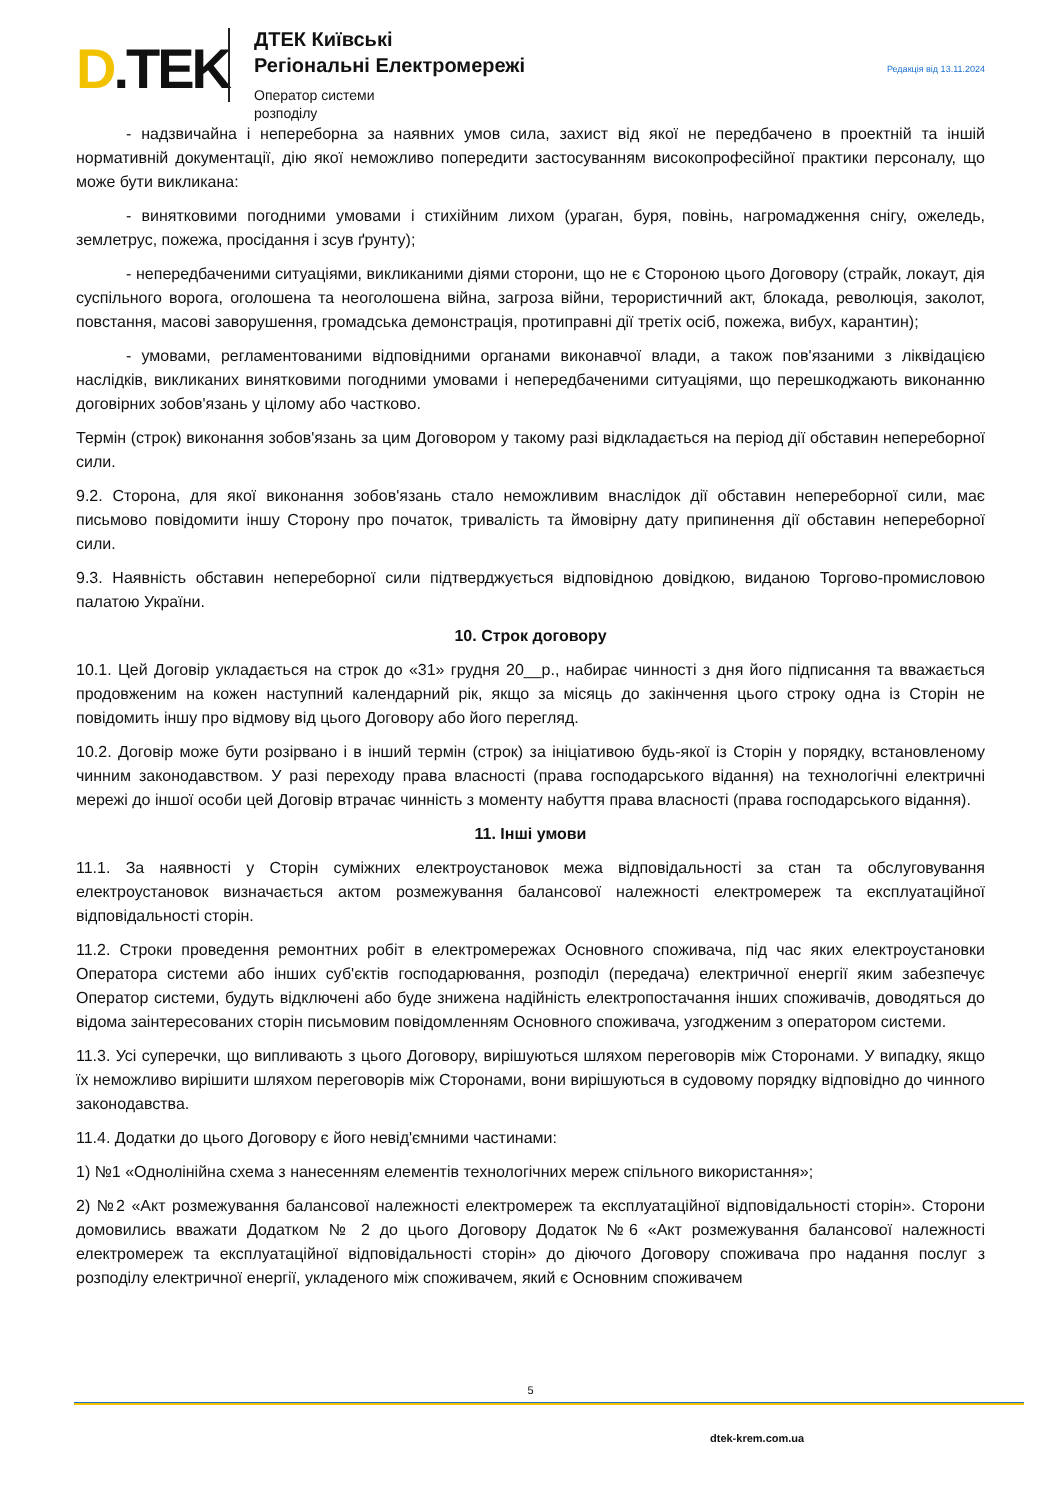D.TEK
ДТЕК Київські
Регіональні Електромережі
Оператор системи
розподілу
Редакція від 13.11.2024
- надзвичайна і непереборна за наявних умов сила, захист від якої не передбачено в проектній та іншій нормативній документації, дію якої неможливо попередити застосуванням високопрофесійної практики персоналу, що може бути викликана:
- винятковими погодними умовами і стихійним лихом (ураган, буря, повінь, нагромадження снігу, ожеледь, землетрус, пожежа, просідання і зсув ґрунту);
- непередбаченими ситуаціями, викликаними діями сторони, що не є Стороною цього Договору (страйк, локаут, дія суспільного ворога, оголошена та неоголошена війна, загроза війни, терористичний акт, блокада, революція, заколот, повстання, масові заворушення, громадська демонстрація, протиправні дії третіх осіб, пожежа, вибух, карантин);
- умовами, регламентованими відповідними органами виконавчої влади, а також пов'язаними з ліквідацією наслідків, викликаних винятковими погодними умовами і непередбаченими ситуаціями, що перешкоджають виконанню договірних зобов'язань у цілому або частково.
Термін (строк) виконання зобов'язань за цим Договором у такому разі відкладається на період дії обставин непереборної сили.
9.2. Сторона, для якої виконання зобов'язань стало неможливим внаслідок дії обставин непереборної сили, має письмово повідомити іншу Сторону про початок, тривалість та ймовірну дату припинення дії обставин непереборної сили.
9.3. Наявність обставин непереборної сили підтверджується відповідною довідкою, виданою Торгово-промисловою палатою України.
10. Строк договору
10.1. Цей Договір укладається на строк до «31» грудня 20__р., набирає чинності з дня його підписання та вважається продовженим на кожен наступний календарний рік, якщо за місяць до закінчення цього строку одна із Сторін не повідомить іншу про відмову від цього Договору або його перегляд.
10.2. Договір може бути розірвано і в інший термін (строк) за ініціативою будь-якої із Сторін у порядку, встановленому чинним законодавством. У разі переходу права власності (права господарського відання) на технологічні електричні мережі до іншої особи цей Договір втрачає чинність з моменту набуття права власності (права господарського відання).
11. Інші умови
11.1. За наявності у Сторін суміжних електроустановок межа відповідальності за стан та обслуговування електроустановок визначається актом розмежування балансової належності електромереж та експлуатаційної відповідальності сторін.
11.2. Строки проведення ремонтних робіт в електромережах Основного споживача, під час яких електроустановки Оператора системи або інших суб'єктів господарювання, розподіл (передача) електричної енергії яким забезпечує Оператор системи, будуть відключені або буде знижена надійність електропостачання інших споживачів, доводяться до відома заінтересованих сторін письмовим повідомленням Основного споживача, узгодженим з оператором системи.
11.3. Усі суперечки, що випливають з цього Договору, вирішуються шляхом переговорів між Сторонами. У випадку, якщо їх неможливо вирішити шляхом переговорів між Сторонами, вони вирішуються в судовому порядку відповідно до чинного законодавства.
11.4. Додатки до цього Договору є його невід'ємними частинами:
1) №1 «Однолінійна схема з нанесенням елементів технологічних мереж спільного використання»;
2) №2 «Акт розмежування балансової належності електромереж та експлуатаційної відповідальності сторін». Сторони домовились вважати Додатком № 2 до цього Договору Додаток №6 «Акт розмежування балансової належності електромереж та експлуатаційної відповідальності сторін» до діючого Договору споживача про надання послуг з розподілу електричної енергії, укладеного між споживачем, який є Основним споживачем
5
dtek-krem.com.ua